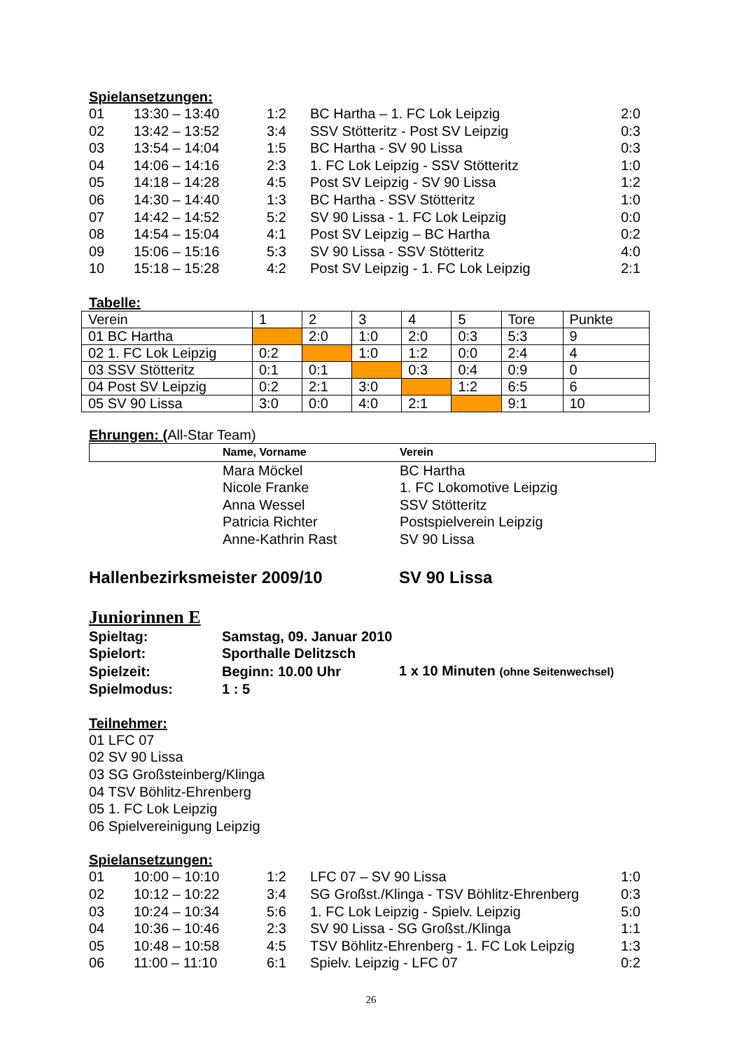Spielansetzungen:
| 01 | 13:30 – 13:40 | 1:2 | BC Hartha – 1. FC Lok Leipzig | 2:0 |
| 02 | 13:42 – 13:52 | 3:4 | SSV Stötteritz - Post SV Leipzig | 0:3 |
| 03 | 13:54 – 14:04 | 1:5 | BC Hartha - SV 90 Lissa | 0:3 |
| 04 | 14:06 – 14:16 | 2:3 | 1. FC Lok Leipzig - SSV Stötteritz | 1:0 |
| 05 | 14:18 – 14:28 | 4:5 | Post SV Leipzig - SV 90 Lissa | 1:2 |
| 06 | 14:30 – 14:40 | 1:3 | BC Hartha - SSV Stötteritz | 1:0 |
| 07 | 14:42 – 14:52 | 5:2 | SV 90 Lissa - 1. FC Lok Leipzig | 0:0 |
| 08 | 14:54 – 15:04 | 4:1 | Post SV Leipzig – BC Hartha | 0:2 |
| 09 | 15:06 – 15:16 | 5:3 | SV 90 Lissa - SSV Stötteritz | 4:0 |
| 10 | 15:18 – 15:28 | 4:2 | Post SV Leipzig - 1. FC Lok Leipzig | 2:1 |
Tabelle:
| Verein | 1 | 2 | 3 | 4 | 5 | Tore | Punkte |
| 01 BC Hartha | | 2:0 | 1:0 | 2:0 | 0:3 | 5:3 | 9 |
| 02 1. FC Lok Leipzig | 0:2 | | 1:0 | 1:2 | 0:0 | 2:4 | 4 |
| 03 SSV Stötteritz | 0:1 | 0:1 | | 0:3 | 0:4 | 0:9 | 0 |
| 04 Post SV Leipzig | 0:2 | 2:1 | 3:0 | | 1:2 | 6:5 | 6 |
| 05 SV 90 Lissa | 3:0 | 0:0 | 4:0 | 2:1 | | 9:1 | 10 |
Ehrungen: (All-Star Team)
| | Name, Vorname | Verein |
| | Mara Möckel | BC Hartha |
| | Nicole Franke | 1. FC Lokomotive Leipzig |
| | Anna Wessel | SSV Stötteritz |
| | Patricia Richter | Postspielverein Leipzig |
| | Anne-Kathrin Rast | SV 90 Lissa |
Hallenbezirksmeister 2009/10 SV 90 Lissa
Juniorinnen E
| Spieltag: | Samstag, 09. Januar 2010 | |
| Spielort: | Sporthalle Delitzsch | |
| Spielzeit: | Beginn: 10.00 Uhr | 1 x 10 Minuten (ohne Seitenwechsel) |
| Spielmodus: | 1 : 5 | |
Teilnehmer:
01 LFC 07
02 SV 90 Lissa
03 SG Großsteinberg/Klinga
04 TSV Böhlitz-Ehrenberg
05 1. FC Lok Leipzig
06 Spielvereinigung Leipzig
Spielansetzungen:
| 01 | 10:00 – 10:10 | 1:2 | LFC 07 – SV 90 Lissa | 1:0 |
| 02 | 10:12 – 10:22 | 3:4 | SG Großst./Klinga - TSV Böhlitz-Ehrenberg | 0:3 |
| 03 | 10:24 – 10:34 | 5:6 | 1. FC Lok Leipzig - Spielv. Leipzig | 5:0 |
| 04 | 10:36 – 10:46 | 2:3 | SV 90 Lissa - SG Großst./Klinga | 1:1 |
| 05 | 10:48 – 10:58 | 4:5 | TSV Böhlitz-Ehrenberg - 1. FC Lok Leipzig | 1:3 |
| 06 | 11:00 – 11:10 | 6:1 | Spielv. Leipzig - LFC 07 | 0:2 |
26